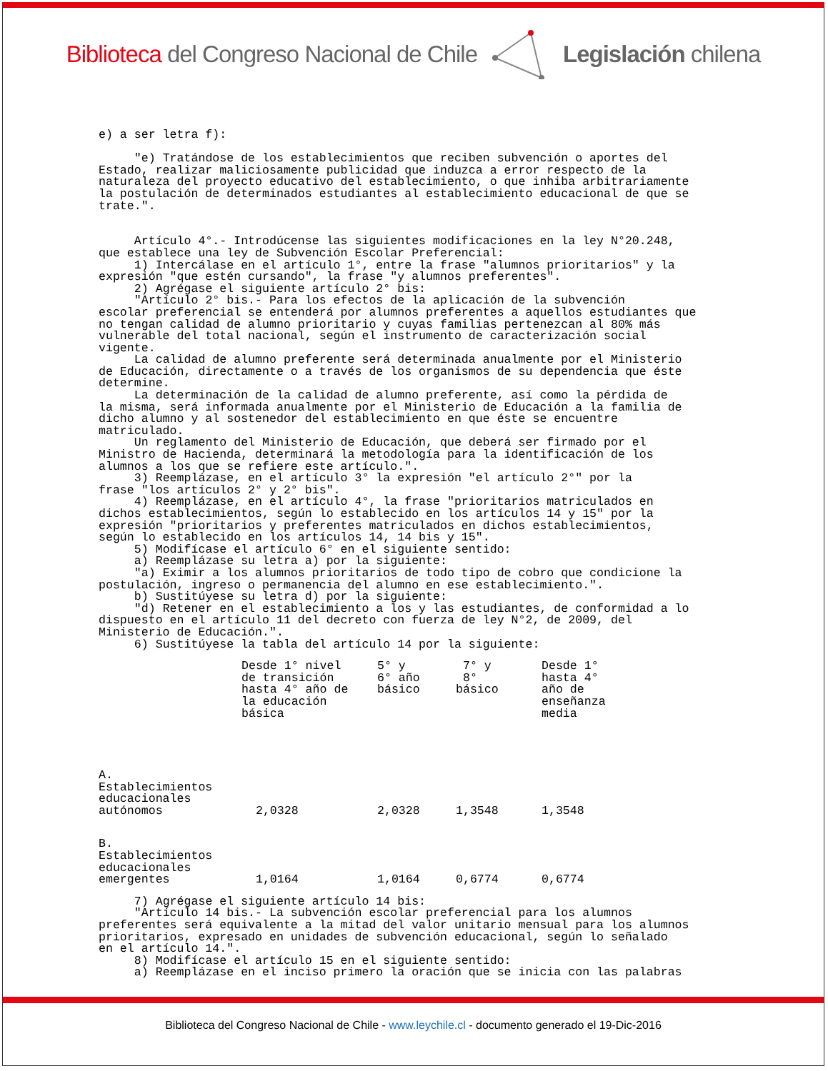Biblioteca del Congreso Nacional de Chile
Legislación chilena
e) a ser letra f): "e) Tratándose de los establecimientos que reciben subvención o aportes del Estado, realizar maliciosamente publicidad que induzca a error respecto de la naturaleza del proyecto educativo del establecimiento, o que inhiba arbitrariamente la postulación de determinados estudiantes al establecimiento educacional de que se trate.". Artículo 4°.- Introdúcense las siguientes modificaciones en la ley N°20.248, que establece una ley de Subvención Escolar Preferencial: 1) Intercálase en el artículo 1°, entre la frase "alumnos prioritarios" y la expresión "que estén cursando", la frase "y alumnos preferentes". 2) Agrégase el siguiente artículo 2° bis: "Artículo 2° bis.- Para los efectos de la aplicación de la subvención escolar preferencial se entenderá por alumnos preferentes a aquellos estudiantes que no tengan calidad de alumno prioritario y cuyas familias pertenezcan al 80% más vulnerable del total nacional, según el instrumento de caracterización social vigente. La calidad de alumno preferente será determinada anualmente por el Ministerio de Educación, directamente o a través de los organismos de su dependencia que éste determine. La determinación de la calidad de alumno preferente, así como la pérdida de la misma, será informada anualmente por el Ministerio de Educación a la familia de dicho alumno y al sostenedor del establecimiento en que éste se encuentre matriculado. Un reglamento del Ministerio de Educación, que deberá ser firmado por el Ministro de Hacienda, determinará la metodología para la identificación de los alumnos a los que se refiere este artículo.". 3) Reemplázase, en el artículo 3° la expresión "el artículo 2°" por la frase "los artículos 2° y 2° bis". 4) Reemplázase, en el artículo 4°, la frase "prioritarios matriculados en dichos establecimientos, según lo establecido en los artículos 14 y 15" por la expresión "prioritarios y preferentes matriculados en dichos establecimientos, según lo establecido en los artículos 14, 14 bis y 15". 5) Modifícase el artículo 6° en el siguiente sentido: a) Reemplázase su letra a) por la siguiente: "a) Eximir a los alumnos prioritarios de todo tipo de cobro que condicione la postulación, ingreso o permanencia del alumno en ese establecimiento.". b) Sustitúyese su letra d) por la siguiente: "d) Retener en el establecimiento a los y las estudiantes, de conformidad a lo dispuesto en el artículo 11 del decreto con fuerza de ley N°2, de 2009, del Ministerio de Educación.". 6) Sustitúyese la tabla del artículo 14 por la siguiente:
| | Desde 1° nivel de transición hasta 4° año de la educación básica | 5° y 6° año básico | 7° y 8° básico | Desde 1° hasta 4° año de enseñanza media |
| --- | --- | --- | --- | --- |
| A. Establecimientos educacionales autónomos | 2,0328 | 2,0328 | 1,3548 | 1,3548 |
| B. Establecimientos educacionales emergentes | 1,0164 | 1,0164 | 0,6774 | 0,6774 |
7) Agrégase el siguiente artículo 14 bis: "Artículo 14 bis.- La subvención escolar preferencial para los alumnos preferentes será equivalente a la mitad del valor unitario mensual para los alumnos prioritarios, expresado en unidades de subvención educacional, según lo señalado en el artículo 14.". 8) Modifícase el artículo 15 en el siguiente sentido: a) Reemplázase en el inciso primero la oración que se inicia con las palabras
Biblioteca del Congreso Nacional de Chile - www.leychile.cl - documento generado el 19-Dic-2016